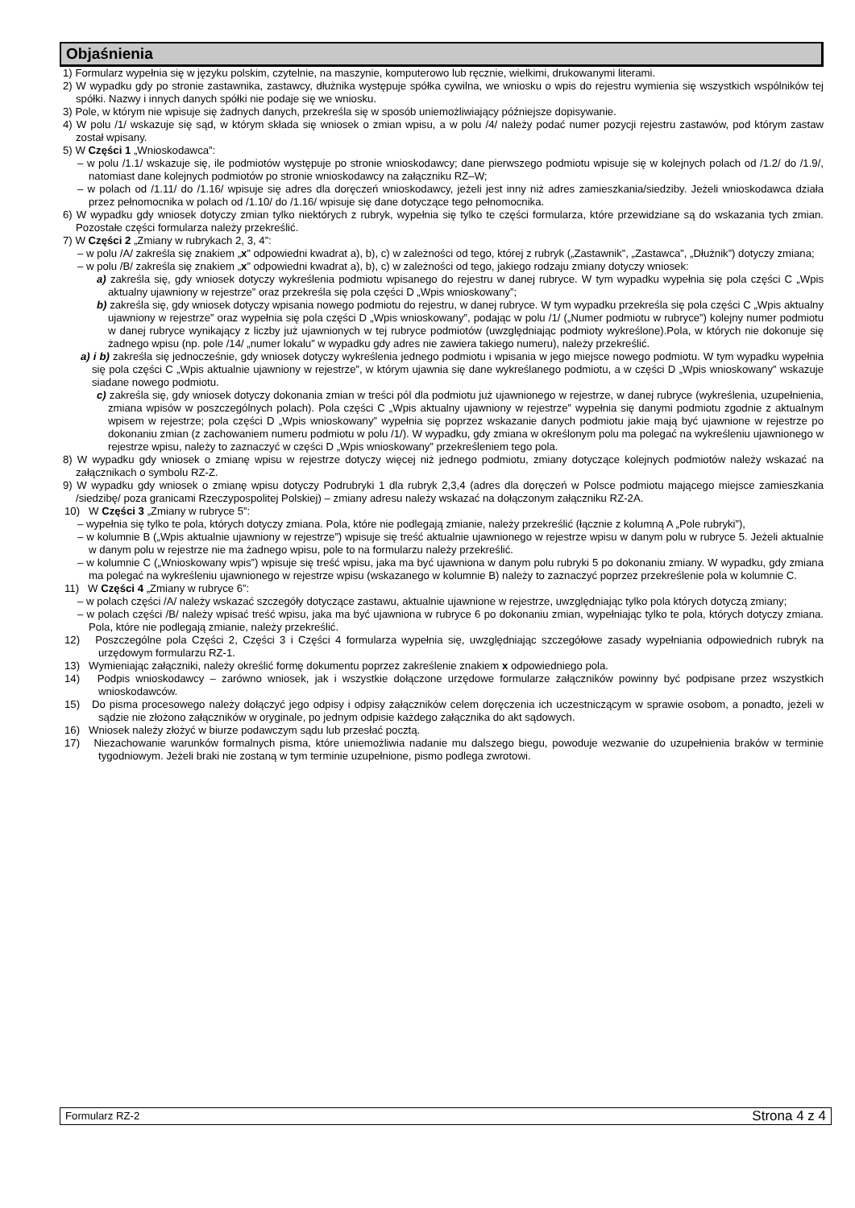Objaśnienia
1) Formularz wypełnia się w języku polskim, czytelnie, na maszynie, komputerowo lub ręcznie, wielkimi, drukowanymi literami.
2) W wypadku gdy po stronie zastawnika, zastawcy, dłużnika występuje spółka cywilna, we wniosku o wpis do rejestru wymienia się wszystkich wspólników tej spółki. Nazwy i innych danych spółki nie podaje się we wniosku.
3) Pole, w którym nie wpisuje się żadnych danych, przekreśla się w sposób uniemożliwiający późniejsze dopisywanie.
4) W polu /1/ wskazuje się sąd, w którym składa się wniosek o zmian wpisu, a w polu /4/ należy podać numer pozycji rejestru zastawów, pod którym zastaw został wpisany.
5) W Części 1 „Wnioskodawca”:
– w polu /1.1/ wskazuje się, ile podmiotów występuje po stronie wnioskodawcy; dane pierwszego podmiotu wpisuje się w kolejnych polach od /1.2/ do /1.9/, natomiast dane kolejnych podmiotów po stronie wnioskodawcy na załączniku RZ–W;
– w polach od /1.11/ do /1.16/ wpisuje się adres dla doręczeń wnioskodawcy, jeżeli jest inny niż adres zamieszkania/siedziby. Jeżeli wnioskodawca działa przez pełnomocnika w polach od /1.10/ do /1.16/ wpisuje się dane dotyczące tego pełnomocnika.
6) W wypadku gdy wniosek dotyczy zmian tylko niektórych z rubryk, wypełnia się tylko te części formularza, które przewidziane są do wskazania tych zmian. Pozostałe części formularza należy przekreślić.
7) W Części 2 „Zmiany w rubrykach 2, 3, 4”:
– w polu /A/ zakreśla się znakiem „x” odpowiedni kwadrat a), b), c) w zależności od tego, której z rubryk („Zastawnik”, „Zastawca”, „Dłużnik”) dotyczy zmiana;
– w polu /B/ zakreśla się znakiem „x” odpowiedni kwadrat a), b), c) w zależności od tego, jakiego rodzaju zmiany dotyczy wniosek:
a) zakreśla się, gdy wniosek dotyczy wykreślenia podmiotu wpisanego do rejestru w danej rubryce. W tym wypadku wypełnia się pola części C „Wpis aktualny ujawniony w rejestrze” oraz przekreśla się pola części D „Wpis wnioskowany”;
b) zakreśla się, gdy wniosek dotyczy wpisania nowego podmiotu do rejestru, w danej rubryce. W tym wypadku przekreśla się pola części C „Wpis aktualny ujawniony w rejestrze” oraz wypełnia się pola części D „Wpis wnioskowany”, podając w polu /1/ („Numer podmiotu w rubryce”) kolejny numer podmiotu w danej rubryce wynikający z liczby już ujawnionych w tej rubryce podmiotów (uwzględniając podmioty wykreślone).Pola, w których nie dokonuje się żadnego wpisu (np. pole /14/ „numer lokalu” w wypadku gdy adres nie zawiera takiego numeru), należy przekreślić.
a) i b) zakreśla się jednocześnie, gdy wniosek dotyczy wykreślenia jednego podmiotu i wpisania w jego miejsce nowego podmiotu. W tym wypadku wypełnia się pola części C „Wpis aktualnie ujawniony w rejestrze”, w którym ujawnia się dane wykreślanego podmiotu, a w części D „Wpis wnioskowany” wskazuje siadane nowego podmiotu.
c) zakreśla się, gdy wniosek dotyczy dokonania zmian w treści pól dla podmiotu już ujawnionego w rejestrze, w danej rubryce (wykreślenia, uzupełnienia, zmiana wpisów w poszczególnych polach). Pola części C „Wpis aktualny ujawniony w rejestrze” wypełnia się danymi podmiotu zgodnie z aktualnym wpisem w rejestrze; pola części D „Wpis wnioskowany” wypełnia się poprzez wskazanie danych podmiotu jakie mają być ujawnione w rejestrze po dokonaniu zmian (z zachowaniem numeru podmiotu w polu /1/). W wypadku, gdy zmiana w określonym polu ma polegać na wykreśleniu ujawnionego w rejestrze wpisu, należy to zaznaczyć w części D „Wpis wnioskowany” przekreśleniem tego pola.
8) W wypadku gdy wniosek o zmianę wpisu w rejestrze dotyczy więcej niż jednego podmiotu, zmiany dotyczące kolejnych podmiotów należy wskazać na załącznikach o symbolu RZ-Z.
9) W wypadku gdy wniosek o zmianę wpisu dotyczy Podrubryki 1 dla rubryk 2,3,4 (adres dla doręczeń w Polsce podmiotu mającego miejsce zamieszkania /siedzibę/ poza granicami Rzeczypospolitej Polskiej) – zmiany adresu należy wskazać na dołączonym załączniku RZ-2A.
10) W Części 3 „Zmiany w rubryce 5”:
– wypełnia się tylko te pola, których dotyczy zmiana. Pola, które nie podlegają zmianie, należy przekreślić (łącznie z kolumną A „Pole rubryki”),
– w kolumnie B („Wpis aktualnie ujawniony w rejestrze”) wpisuje się treść aktualnie ujawnionego w rejestrze wpisu w danym polu w rubryce 5. Jeżeli aktualnie w danym polu w rejestrze nie ma żadnego wpisu, pole to na formularzu należy przekreślić.
– w kolumnie C („Wnioskowany wpis”) wpisuje się treść wpisu, jaka ma być ujawniona w danym polu rubryki 5 po dokonaniu zmiany. W wypadku, gdy zmiana ma polegać na wykreśleniu ujawnionego w rejestrze wpisu (wskazanego w kolumnie B) należy to zaznaczyć poprzez przekreślenie pola w kolumnie C.
11) W Części 4 „Zmiany w rubryce 6”:
– w polach części /A/ należy wskazać szczegóły dotyczące zastawu, aktualnie ujawnione w rejestrze, uwzględniając tylko pola których dotyczą zmiany;
– w polach części /B/ należy wpisać treść wpisu, jaka ma być ujawniona w rubryce 6 po dokonaniu zmian, wypełniając tylko te pola, których dotyczy zmiana. Pola, które nie podlegają zmianie, należy przekreślić.
12) Poszczególne pola Części 2, Części 3 i Części 4 formularza wypełnia się, uwzględniając szczegółowe zasady wypełniania odpowiednich rubryk na urzędowym formularzu RZ-1.
13) Wymieniając załączniki, należy określić formę dokumentu poprzez zakreślenie znakiem x odpowiedniego pola.
14) Podpis wnioskodawcy – zarówno wniosek, jak i wszystkie dołączone urzędowe formularze załączników powinny być podpisane przez wszystkich wnioskodawców.
15) Do pisma procesowego należy dołączyć jego odpisy i odpisy załączników celem doręczenia ich uczestniczącym w sprawie osobom, a ponadto, jeżeli w sądzie nie złożono załączników w oryginale, po jednym odpisie każdego załącznika do akt sądowych.
16) Wniosek należy złożyć w biurze podawczym sądu lub przesłać pocztą.
17) Niezachowanie warunków formalnych pisma, które uniemożliwia nadanie mu dalszego biegu, powoduje wezwanie do uzupełnienia braków w terminie tygodniowym. Jeżeli braki nie zostaną w tym terminie uzupełnione, pismo podlega zwrotowi.
Formularz RZ-2 Strona 4 z 4